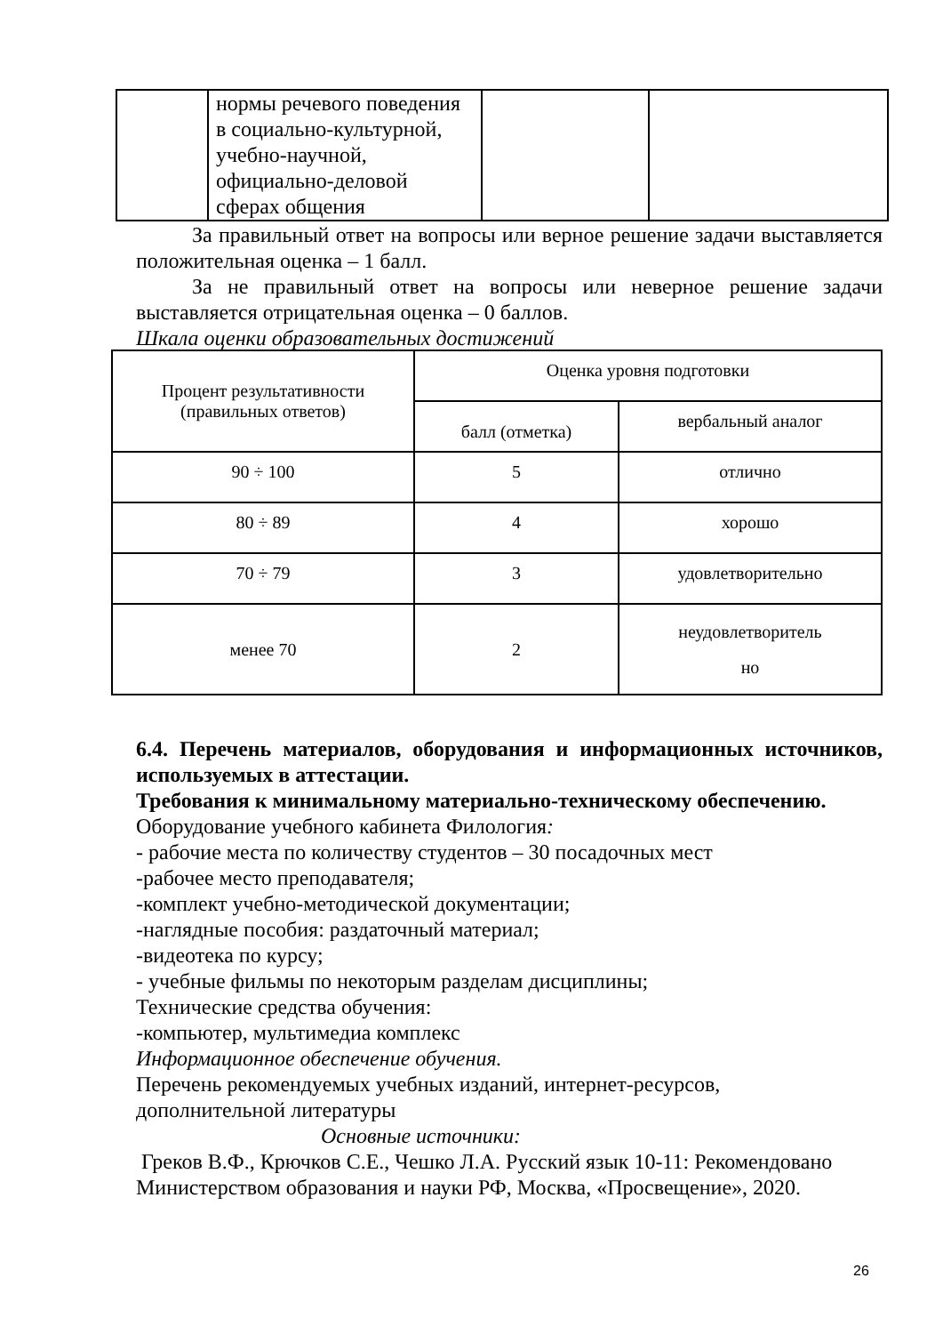| | нормы речевого поведения в социально-культурной, учебно-научной, официально-деловой сферах общения | | |
За правильный ответ на вопросы или верное решение задачи выставляется положительная оценка – 1 балл.
За не правильный ответ на вопросы или неверное решение задачи выставляется отрицательная оценка – 0 баллов.
Шкала оценки образовательных достижений
| Процент результативности (правильных ответов) | Оценка уровня подготовки | |
| --- | --- | --- |
| | балл (отметка) | вербальный аналог |
| 90 ÷ 100 | 5 | отлично |
| 80 ÷ 89 | 4 | хорошо |
| 70 ÷ 79 | 3 | удовлетворительно |
| менее 70 | 2 | неудовлетворитель но |
6.4. Перечень материалов, оборудования и информационных источников, используемых в аттестации.
Требования к минимальному материально-техническому обеспечению.
Оборудование учебного кабинета Филология:
- рабочие места по количеству студентов – 30 посадочных мест
-рабочее место преподавателя;
-комплект учебно-методической документации;
-наглядные пособия: раздаточный материал;
-видеотека по курсу;
- учебные фильмы по некоторым разделам дисциплины;
Технические средства обучения:
-компьютер, мультимедиа комплекс
Информационное обеспечение обучения.
Перечень рекомендуемых учебных изданий, интернет-ресурсов,
дополнительной литературы
Основные источники:
Греков В.Ф., Крючков С.Е., Чешко Л.А. Русский язык 10-11: Рекомендовано Министерством образования и науки РФ, Москва, «Просвещение», 2020.
26